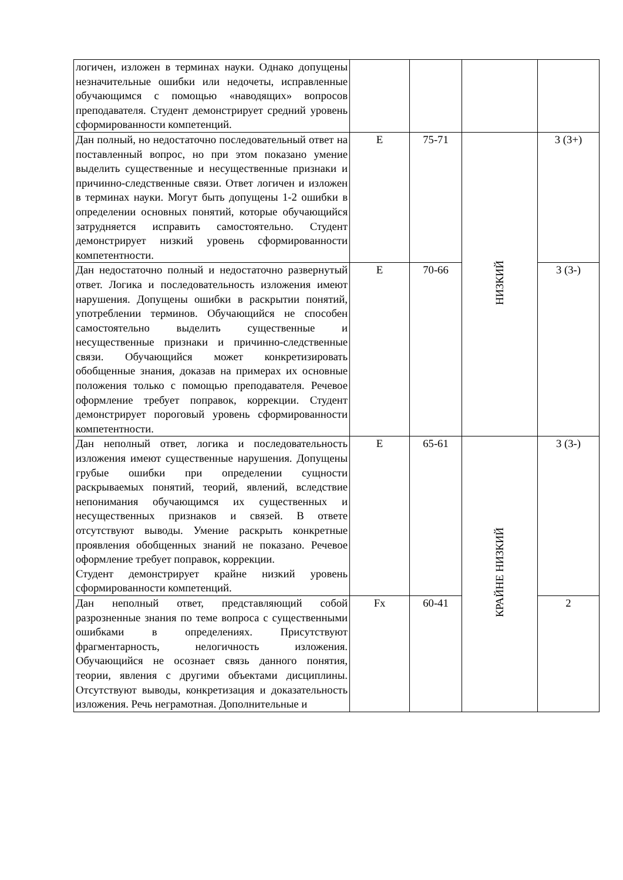| логичен, изложен в терминах науки. Однако допущены незначительные ошибки или недочеты, исправленные обучающимся с помощью «наводящих» вопросов преподавателя. Студент демонстрирует средний уровень сформированности компетенций. | | | | |
| Дан полный, но недостаточно последовательный ответ на поставленный вопрос, но при этом показано умение выделить существенные и несущественные признаки и причинно-следственные связи. Ответ логичен и изложен в терминах науки. Могут быть допущены 1-2 ошибки в определении основных понятий, которые обучающийся затрудняется исправить самостоятельно. Студент демонстрирует низкий уровень сформированности компетентности. | E | 75-71 | НИЗКИЙ | 3 (3+) |
| Дан недостаточно полный и недостаточно развернутый ответ. Логика и последовательность изложения имеют нарушения. Допущены ошибки в раскрытии понятий, употреблении терминов. Обучающийся не способен самостоятельно выделить существенные и несущественные признаки и причинно-следственные связи. Обучающийся может конкретизировать обобщенные знания, доказав на примерах их основные положения только с помощью преподавателя. Речевое оформление требует поправок, коррекции. Студент демонстрирует пороговый уровень сформированности компетентности. | E | 70-66 | | 3 (3-) |
| Дан неполный ответ, логика и последовательность изложения имеют существенные нарушения. Допущены грубые ошибки при определении сущности раскрываемых понятий, теорий, явлений, вследствие непонимания обучающимся их существенных и несущественных признаков и связей. В ответе отсутствуют выводы. Умение раскрыть конкретные проявления обобщенных знаний не показано. Речевое оформление требует поправок, коррекции. Студент демонстрирует крайне низкий уровень сформированности компетенций. | E | 65-61 | КРАЙНЕ НИЗКИЙ | 3 (3-) |
| Дан неполный ответ, представляющий собой разрозненные знания по теме вопроса с существенными ошибками в определениях. Присутствуют фрагментарность, нелогичность изложения. Обучающийся не осознает связь данного понятия, теории, явления с другими объектами дисциплины. Отсутствуют выводы, конкретизация и доказательность изложения. Речь неграмотная. Дополнительные и | Fx | 60-41 | | 2 |